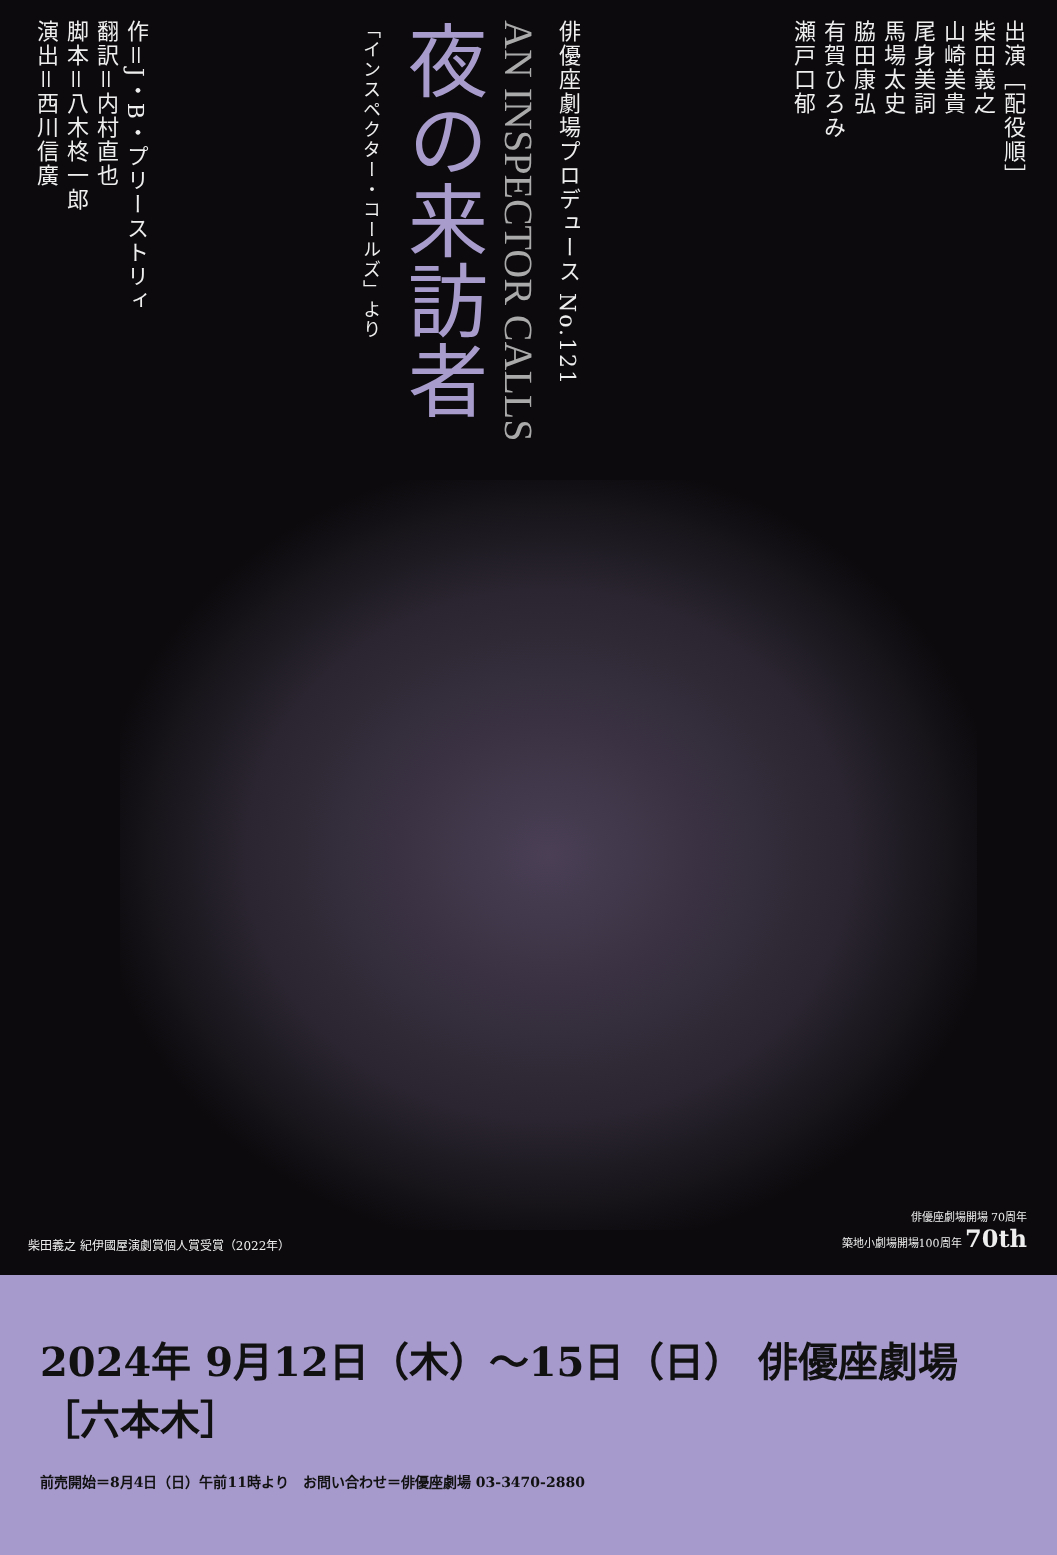作＝J・B・プリーストリィ
翻訳＝内村直也
脚本＝八木柊一郎
演出＝西川信廣
「インスペクター・コールズ」より
夜の来訪者
AN INSPECTOR CALLS
俳優座劇場プロデュース No.121
出演［配役順］
柴田義之
山崎美貴
尾身美詞
馬場太史
脇田康弘
有賀ひろみ
瀬戸口郁
柴田義之 紀伊國屋演劇賞個人賞受賞（2022年）
俳優座劇場開場 70周年
築地小劇場開場100周年 70th
2024年 9月12日（木）～15日（日） 俳優座劇場［六本木］
前売開始＝8月4日（日）午前11時より　お問い合わせ＝俳優座劇場 03-3470-2880